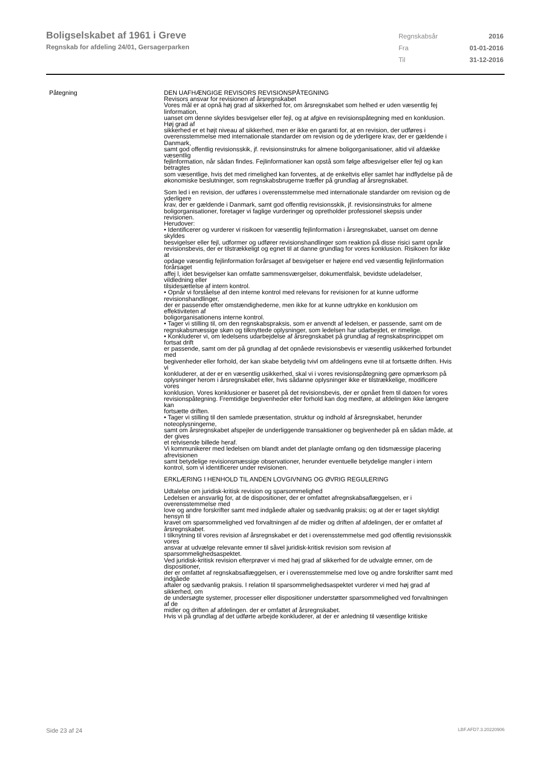Boligselskabet af 1961 i Greve
Regnskab for afdeling 24/01, Gersagerparken
| Regnskabsår | 2016 |
| Fra | 01-01-2016 |
| Til | 31-12-2016 |
Påtegning DEN UAFHÆNGIGE REVISORS REVISIONSPÅTEGNING
Revisors ansvar for revisionen af årsregnskabet
Vores mål er at opnå høj grad af sikkerhed for, om årsregnskabet som helhed er uden væsentlig fej
linformation,
uanset om denne skyldes besvigelser eller fejl, og at afgive en revisionspåtegning med en konklusion.
Høj grad af
sikkerhed er et højt niveau af sikkerhed, men er ikke en garanti for, at en revision, der udføres i
overensstemmelse med internationale standarder om revision og de yderligere krav, der er gældende i
Danmark,
samt god offentlig revisionsskik, jf. revisionsinstruks for almene boligorganisationer, altid vil afdække
væsentlig
fejlinformation, når sådan findes. Fejlinformationer kan opstå som følge afbesvigelser eller fejl og kan
betragtes
som væsentlige, hvis det med rimelighed kan forventes, at de enkeltvis eller samlet har indflydelse på de
økonomiske beslutninger, som regnskabsbrugerne træffer på grundlag af årsregnskabet.
Som led i en revision, der udføres i overensstemmelse med internationale standarder om revision og de
yderligere
krav, der er gældende i Danmark, samt god offentlig revisionsskik, jf. revisionsinstruks for almene
boligorganisationer, foretager vi faglige vurderinger og opretholder professionel skepsis under
revisionen.
Herudover:
• Identificerer og vurderer vi risikoen for væsentlig fejlinformation i årsregnskabet, uanset om denne
skyldes
besvigelser eller fejl, udformer og udfører revisionshandlinger som reaktion på disse risici samt opnår
revisionsbevis, der er tilstrækkeligt og egnet til at danne grundlag for vores konklusion. Risikoen for ikke
at
opdage væsentlig fejlinformation forårsaget af besvigelser er højere end ved væsentlig fejlinformation
forårsaget
affej l, idet besvigelser kan omfatte sammensværgelser, dokumentfalsk, bevidste udeladelser,
vildledning eller
tilsidesættelse af intern kontrol.
• Opnår vi forståelse af den interne kontrol med relevans for revisionen for at kunne udforme
revisionshandlinger,
der er passende efter omstændighederne, men ikke for at kunne udtrykke en konklusion om
effektiviteten af
boligorganisationens interne kontrol.
• Tager vi stilling til, om den regnskabspraksis, som er anvendt af ledelsen, er passende, samt om de
regnskabsmæssige skøn og tilknyttede oplysninger, som ledelsen har udarbejdet, er rimelige.
• Konkluderer vi, om ledelsens udarbejdelse af årsregnskabet på grundlag af regnskabsprincippet om
fortsat drift
er passende, samt om der på grundlag af det opnåede revisionsbevis er væsentlig usikkerhed forbundet
med
begivenheder eller forhold, der kan skabe betydelig tvivl om afdelingens evne til at fortsætte driften. Hvis
vi
konkluderer, at der er en væsentlig usikkerhed, skal vi i vores revisionspåtegning gøre opmærksom på
oplysninger herom i årsregnskabet eller, hvis sådanne oplysninger ikke er tilstrækkelige, modificere
vores
konklusion. Vores konklusioner er baseret på det revisionsbevis, der er opnået frem til datoen for vores
revisionspåtegning. Fremtidige begivenheder eller forhold kan dog medføre, at afdelingen ikke længere
kan
fortsætte driften.
• Tager vi stilling til den samlede præsentation, struktur og indhold af årsregnskabet, herunder
noteoplysningerne,
samt om årsregnskabet afspejler de underliggende transaktioner og begivenheder på en sådan måde, at
der gives
et retvisende billede heraf.
Vi kommunikerer med ledelsen om blandt andet det planlagte omfang og den tidsmæssige placering
afrevisionen
samt betydelige revisionsmæssige observationer, herunder eventuelle betydelige mangler i intern
kontrol, som vi identificerer under revisionen.
ERKLÆRING I HENHOLD TIL ANDEN LOVGIVNING OG ØVRIG REGULERING
Udtalelse om juridisk-kritisk revision og sparsommelighed
Ledelsen er ansvarlig for, at de dispositioner, der er omfattet afregnskabsaflæggelsen, er i
overensstemmelse med
love og andre forskrifter samt med indgåede aftaler og sædvanlig praksis; og at der er taget skyldigt
hensyn til
kravet om sparsommelighed ved forvaltningen af de midler og driften af afdelingen, der er omfattet af
årsregnskabet.
I tilknytning til vores revision af årsregnskabet er det i overensstemmelse med god offentlig revisionsskik
vores
ansvar at udvælge relevante emner til såvel juridisk-kritisk revision som revision af
sparsommelighedsaspektet.
Ved juridisk-kritisk revision efterprøver vi med høj grad af sikkerhed for de udvalgte emner, om de
dispositioner,
der er omfattet af regnskabsaflæggelsen, er i overensstemmelse med love og andre forskrifter samt med
indgåede
aftaler og sædvanlig praksis. I relation til sparsommelighedsaspektet vurderer vi med høj grad af
sikkerhed, om
de undersøgte systemer, processer eller dispositioner understøtter sparsommelighed ved forvaltningen
af de
midler og driften af afdelingen. der er omfattet af årsregnskabet.
Hvis vi på grundlag af det udførte arbejde konkluderer, at der er anledning til væsentlige kritiske
Side 23 af 24 LBF.AFD7.3.20220906